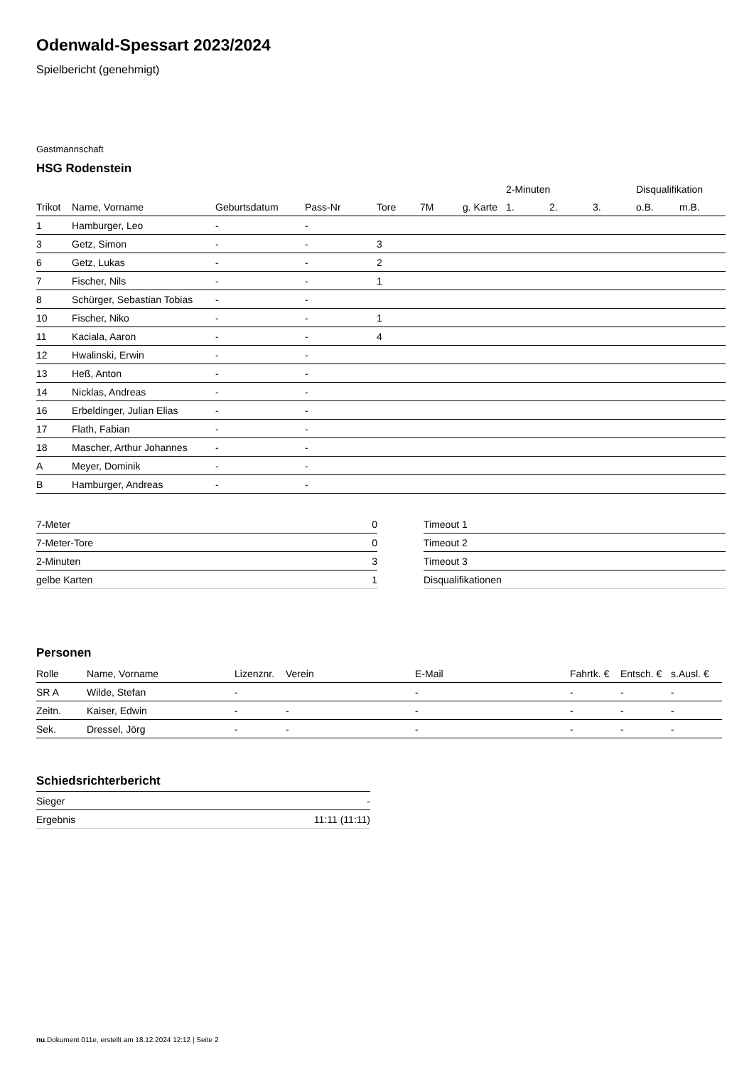Odenwald-Spessart 2023/2024
Spielbericht (genehmigt)
Gastmannschaft
HSG Rodenstein
| | | | | | | | 2-Minuten | | | Disqualifikation | |
| --- | --- | --- | --- | --- | --- | --- | --- | --- | --- | --- | --- |
| Trikot | Name, Vorname | Geburtsdatum | Pass-Nr | Tore | 7M | g. Karte | 1. | 2. | 3. | o.B. | m.B. |
| 1 | Hamburger, Leo | - | - | | | | | | | | |
| 3 | Getz, Simon | - | - | 3 | | | | | | | |
| 6 | Getz, Lukas | - | - | 2 | | | | | | | |
| 7 | Fischer, Nils | - | - | 1 | | | | | | | |
| 8 | Schürger, Sebastian Tobias | - | - | | | | | | | | |
| 10 | Fischer, Niko | - | - | 1 | | | | | | | |
| 11 | Kaciala, Aaron | - | - | 4 | | | | | | | |
| 12 | Hwalinski, Erwin | - | - | | | | | | | | |
| 13 | Heß, Anton | - | - | | | | | | | | |
| 14 | Nicklas, Andreas | - | - | | | | | | | | |
| 16 | Erbeldinger, Julian Elias | - | - | | | | | | | | |
| 17 | Flath, Fabian | - | - | | | | | | | | |
| 18 | Mascher, Arthur Johannes | - | - | | | | | | | | |
| A | Meyer, Dominik | - | - | | | | | | | | |
| B | Hamburger, Andreas | - | - | | | | | | | | |
| 7-Meter | 0 |
| 7-Meter-Tore | 0 |
| 2-Minuten | 3 |
| gelbe Karten | 1 |
| Timeout 1 |
| Timeout 2 |
| Timeout 3 |
| Disqualifikationen |
Personen
| Rolle | Name, Vorname | Lizenznr. | Verein | E-Mail | Fahrtk. € | Entsch. € | s.Ausl. € |
| --- | --- | --- | --- | --- | --- | --- | --- |
| SR A | Wilde, Stefan | - | | - | - | - | - |
| Zeitn. | Kaiser, Edwin | - | - | - | - | - | - |
| Sek. | Dressel, Jörg | - | - | - | - | - | - |
Schiedsrichterbericht
| Sieger | - |
| Ergebnis | 11:11 (11:11) |
nu.Dokument 011e, erstellt am 18.12.2024 12:12 | Seite 2